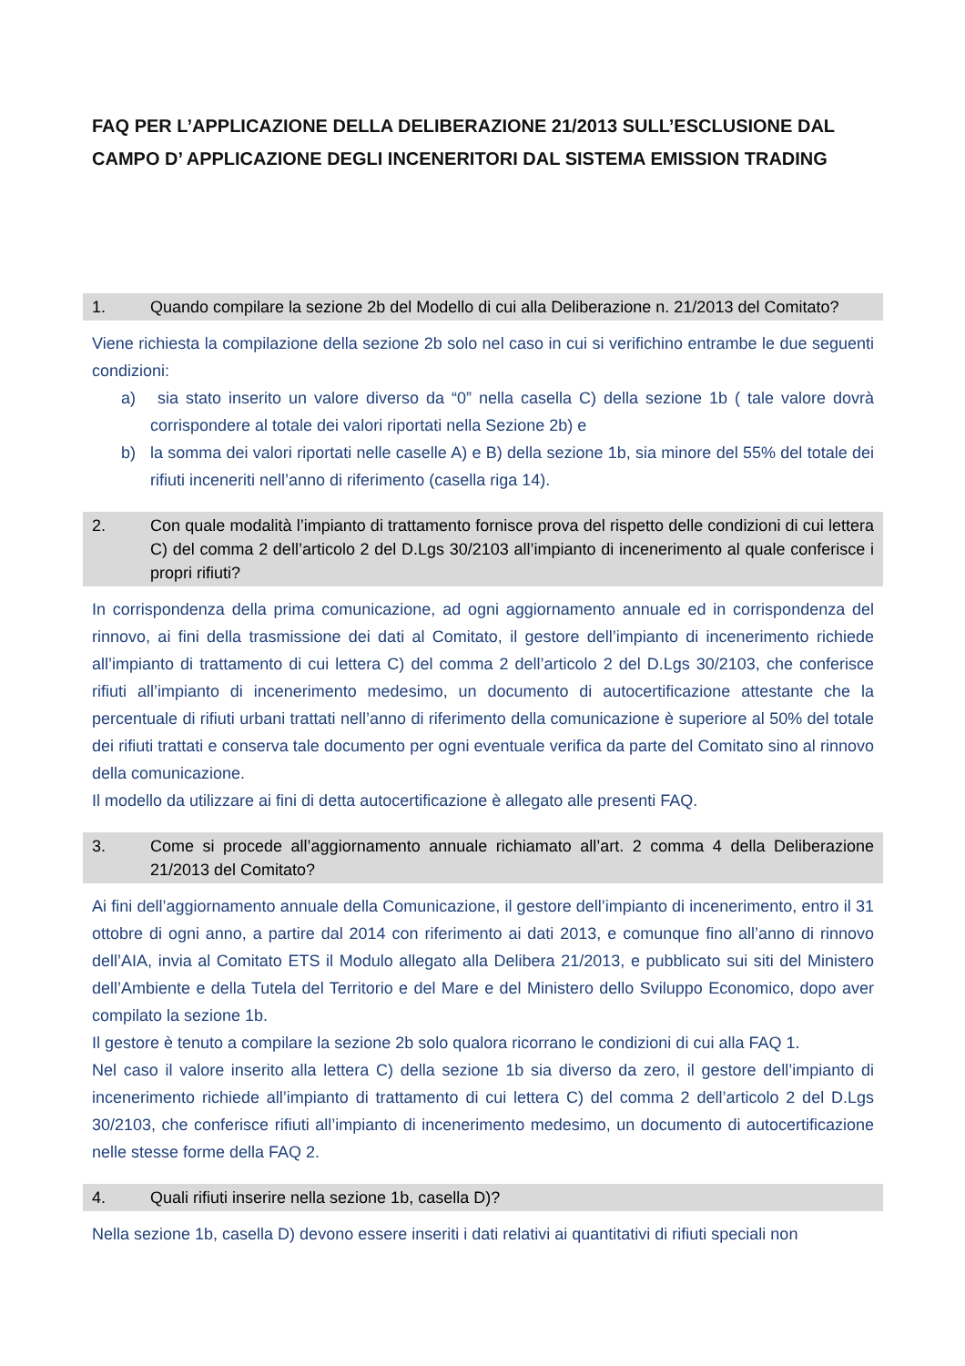FAQ PER L’APPLICAZIONE DELLA DELIBERAZIONE 21/2013 SULL’ESCLUSIONE DAL CAMPO D’ APPLICAZIONE DEGLI INCENERITORI DAL SISTEMA EMISSION TRADING
1. Quando compilare la sezione 2b del Modello di cui alla Deliberazione n. 21/2013 del Comitato?
Viene richiesta la compilazione della sezione 2b solo nel caso in cui si verifichino entrambe le due seguenti condizioni:
a) sia stato inserito un valore diverso da “0” nella casella C) della sezione 1b ( tale valore dovrà corrispondere al totale dei valori riportati nella Sezione 2b) e
b) la somma dei valori riportati nelle caselle A) e B) della sezione 1b, sia minore del 55% del totale dei rifiuti inceneriti nell’anno di riferimento (casella riga 14).
2. Con quale modalità l’impianto di trattamento fornisce prova del rispetto delle condizioni di cui lettera C) del comma 2 dell’articolo 2 del D.Lgs 30/2103 all’impianto di incenerimento al quale conferisce i propri rifiuti?
In corrispondenza della prima comunicazione, ad ogni aggiornamento annuale ed in corrispondenza del rinnovo, ai fini della trasmissione dei dati al Comitato, il gestore dell’impianto di incenerimento richiede all’impianto di trattamento di cui lettera C) del comma 2 dell’articolo 2 del D.Lgs 30/2103, che conferisce rifiuti all’impianto di incenerimento medesimo, un documento di autocertificazione attestante che la percentuale di rifiuti urbani trattati nell’anno di riferimento della comunicazione è superiore al 50% del totale dei rifiuti trattati e conserva tale documento per ogni eventuale verifica da parte del Comitato sino al rinnovo della comunicazione.
Il modello da utilizzare ai fini di detta autocertificazione è allegato alle presenti FAQ.
3. Come si procede all’aggiornamento annuale richiamato all’art. 2 comma 4 della Deliberazione 21/2013 del Comitato?
Ai fini dell’aggiornamento annuale della Comunicazione, il gestore dell’impianto di incenerimento, entro il 31 ottobre di ogni anno, a partire dal 2014 con riferimento ai dati 2013, e comunque fino all’anno di rinnovo dell’AIA, invia al Comitato ETS il Modulo allegato alla Delibera 21/2013, e pubblicato sui siti del Ministero dell’Ambiente e della Tutela del Territorio e del Mare e del Ministero dello Sviluppo Economico, dopo aver compilato la sezione 1b.
Il gestore è tenuto a compilare la sezione 2b solo qualora ricorrano le condizioni di cui alla FAQ 1.
Nel caso il valore inserito alla lettera C) della sezione 1b sia diverso da zero, il gestore dell’impianto di incenerimento richiede all’impianto di trattamento di cui lettera C) del comma 2 dell’articolo 2 del D.Lgs 30/2103, che conferisce rifiuti all’impianto di incenerimento medesimo, un documento di autocertificazione nelle stesse forme della FAQ 2.
4. Quali rifiuti inserire nella sezione 1b, casella D)?
Nella sezione 1b, casella D) devono essere inseriti i dati relativi ai quantitativi di rifiuti speciali non